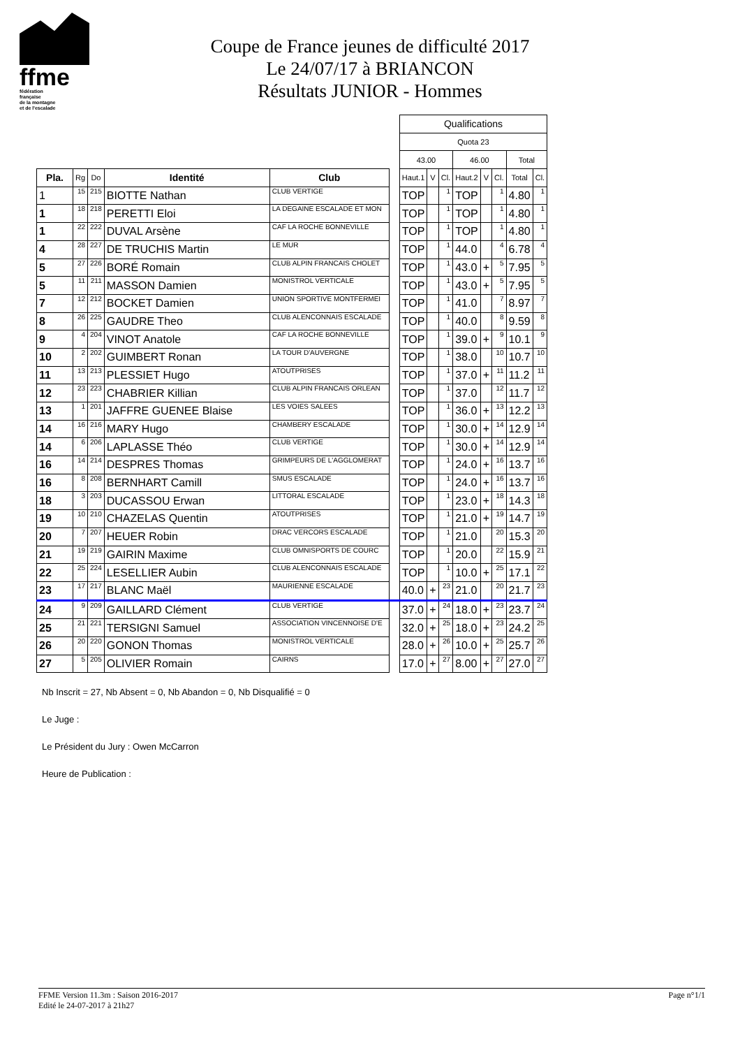ffme
fédération
française
de la montagne
et de l'escalade
Coupe de France jeunes de difficulté 2017
Le 24/07/17 à BRIANCON
Résultats JUNIOR - Hommes
| | | | | | | Qualifications | | | | | | | |
| | | | | | | Quota 23 | | | | | | | |
| | | | | | | 43.00 | | | 46.00 | | | Total | |
| Pla. | Rg | Do | Identité | Club | | Haut.1 | V | Cl. | Haut.2 | V | Cl. | Total | Cl. |
| 1 | 15 | 215 | BIOTTE Nathan | CLUB VERTIGE | | TOP | | 1 | TOP | | 1 | 4.80 | 1 |
| 1 | 18 | 218 | PERETTI Eloi | LA DEGAINE ESCALADE ET MON | | TOP | | 1 | TOP | | 1 | 4.80 | 1 |
| 1 | 22 | 222 | DUVAL Arsène | CAF LA ROCHE BONNEVILLE | | TOP | | 1 | TOP | | 1 | 4.80 | 1 |
| 4 | 28 | 227 | DE TRUCHIS Martin | LE MUR | | TOP | | 1 | 44.0 | | 4 | 6.78 | 4 |
| 5 | 27 | 226 | BORÉ Romain | CLUB ALPIN FRANCAIS CHOLET | | TOP | | 1 | 43.0 | + | 5 | 7.95 | 5 |
| 5 | 11 | 211 | MASSON Damien | MONISTROL VERTICALE | | TOP | | 1 | 43.0 | + | 5 | 7.95 | 5 |
| 7 | 12 | 212 | BOCKET Damien | UNION SPORTIVE MONTFERMEI | | TOP | | 1 | 41.0 | | 7 | 8.97 | 7 |
| 8 | 26 | 225 | GAUDRE Theo | CLUB ALENCONNAIS ESCALADE | | TOP | | 1 | 40.0 | | 8 | 9.59 | 8 |
| 9 | 4 | 204 | VINOT Anatole | CAF LA ROCHE BONNEVILLE | | TOP | | 1 | 39.0 | + | 9 | 10.1 | 9 |
| 10 | 2 | 202 | GUIMBERT Ronan | LA TOUR D'AUVERGNE | | TOP | | 1 | 38.0 | | 10 | 10.7 | 10 |
| 11 | 13 | 213 | PLESSIET Hugo | ATOUTPRISES | | TOP | | 1 | 37.0 | + | 11 | 11.2 | 11 |
| 12 | 23 | 223 | CHABRIER Killian | CLUB ALPIN FRANCAIS ORLEAN | | TOP | | 1 | 37.0 | | 12 | 11.7 | 12 |
| 13 | 1 | 201 | JAFFRE GUENEE Blaise | LES VOIES SALEES | | TOP | | 1 | 36.0 | + | 13 | 12.2 | 13 |
| 14 | 16 | 216 | MARY Hugo | CHAMBERY ESCALADE | | TOP | | 1 | 30.0 | + | 14 | 12.9 | 14 |
| 14 | 6 | 206 | LAPLASSE Théo | CLUB VERTIGE | | TOP | | 1 | 30.0 | + | 14 | 12.9 | 14 |
| 16 | 14 | 214 | DESPRES Thomas | GRIMPEURS DE L'AGGLOMERAT | | TOP | | 1 | 24.0 | + | 16 | 13.7 | 16 |
| 16 | 8 | 208 | BERNHART Camill | SMUS ESCALADE | | TOP | | 1 | 24.0 | + | 16 | 13.7 | 16 |
| 18 | 3 | 203 | DUCASSOU Erwan | LITTORAL ESCALADE | | TOP | | 1 | 23.0 | + | 18 | 14.3 | 18 |
| 19 | 10 | 210 | CHAZELAS Quentin | ATOUTPRISES | | TOP | | 1 | 21.0 | + | 19 | 14.7 | 19 |
| 20 | 7 | 207 | HEUER Robin | DRAC VERCORS ESCALADE | | TOP | | 1 | 21.0 | | 20 | 15.3 | 20 |
| 21 | 19 | 219 | GAIRIN Maxime | CLUB OMNISPORTS DE COURC | | TOP | | 1 | 20.0 | | 22 | 15.9 | 21 |
| 22 | 25 | 224 | LESELLIER Aubin | CLUB ALENCONNAIS ESCALADE | | TOP | | 1 | 10.0 | + | 25 | 17.1 | 22 |
| 23 | 17 | 217 | BLANC Maël | MAURIENNE ESCALADE | | 40.0 | + | 23 | 21.0 | | 20 | 21.7 | 23 |
| 24 | 9 | 209 | GAILLARD Clément | CLUB VERTIGE | | 37.0 | + | 24 | 18.0 | + | 23 | 23.7 | 24 |
| 25 | 21 | 221 | TERSIGNI Samuel | ASSOCIATION VINCENNOISE D'E | | 32.0 | + | 25 | 18.0 | + | 23 | 24.2 | 25 |
| 26 | 20 | 220 | GONON Thomas | MONISTROL VERTICALE | | 28.0 | + | 26 | 10.0 | + | 25 | 25.7 | 26 |
| 27 | 5 | 205 | OLIVIER Romain | CAIRNS | | 17.0 | + | 27 | 8.00 | + | 27 | 27.0 | 27 |
Nb Inscrit = 27, Nb Absent = 0, Nb Abandon = 0, Nb Disqualifié = 0
Le Juge :
Le Président du Jury : Owen McCarron
Heure de Publication :
Page n°1/1 FFME Version 11.3m : Saison 2016-2017
Edité le 24-07-2017 à 21h27